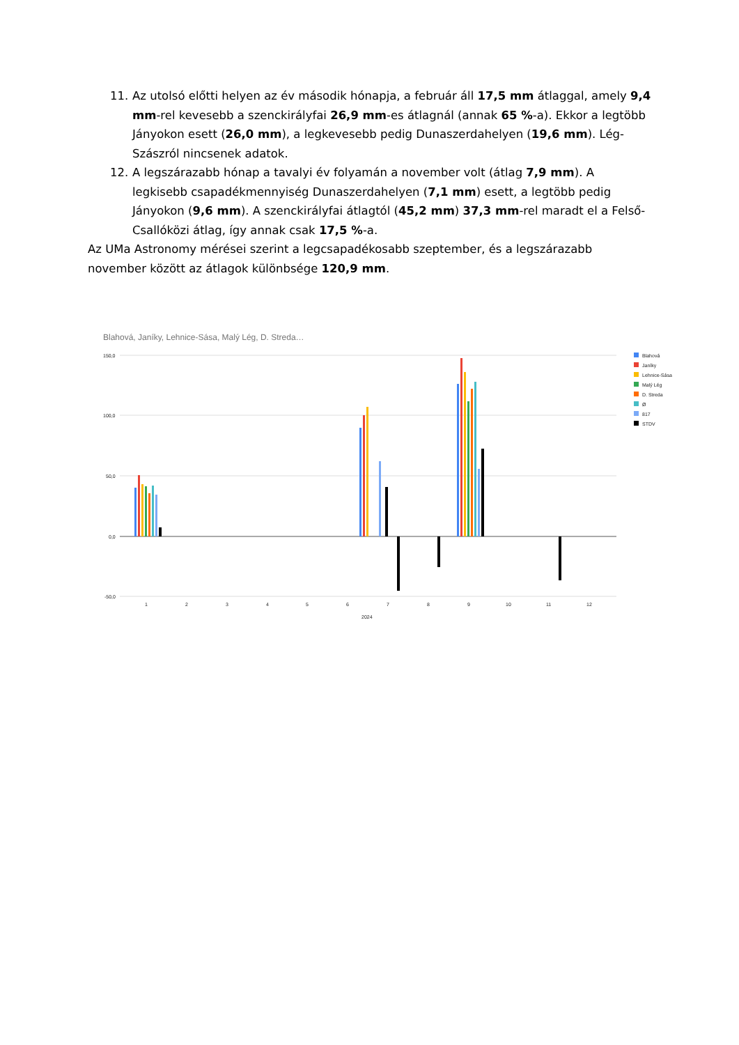11. Az utolsó előtti helyen az év második hónapja, a február áll 17,5 mm átlaggal, amely 9,4 mm-rel kevesebb a szenckirályfai 26,9 mm-es átlagnál (annak 65 %-a). Ekkor a legtöbb Jányokon esett (26,0 mm), a legkevesebb pedig Dunaszerdahelyen (19,6 mm). Lég-Szászról nincsenek adatok.
12. A legszárazabb hónap a tavalyi év folyamán a november volt (átlag 7,9 mm). A legkisebb csapadékmennyiség Dunaszerdahelyen (7,1 mm) esett, a legtöbb pedig Jányokon (9,6 mm). A szenckirályfai átlagtól (45,2 mm) 37,3 mm-rel maradt el a Felső-Csallóközi átlag, így annak csak 17,5 %-a.
Az UMa Astronomy mérései szerint a legcsapadékosabb szeptember, és a legszárazabb november között az átlagok különbsége 120,9 mm.
Blahová, Janíky, Lehnice-Sása, Malý Lég, D. Streda…
150,0
100,0
50,0
0,0
-50,0
1
2
3
4
5
6
7
8
9
10
11
12
2024
Blahová
Janíky
Lehnice-Sása
Malý Lég
D. Streda
Ø
817
STDV